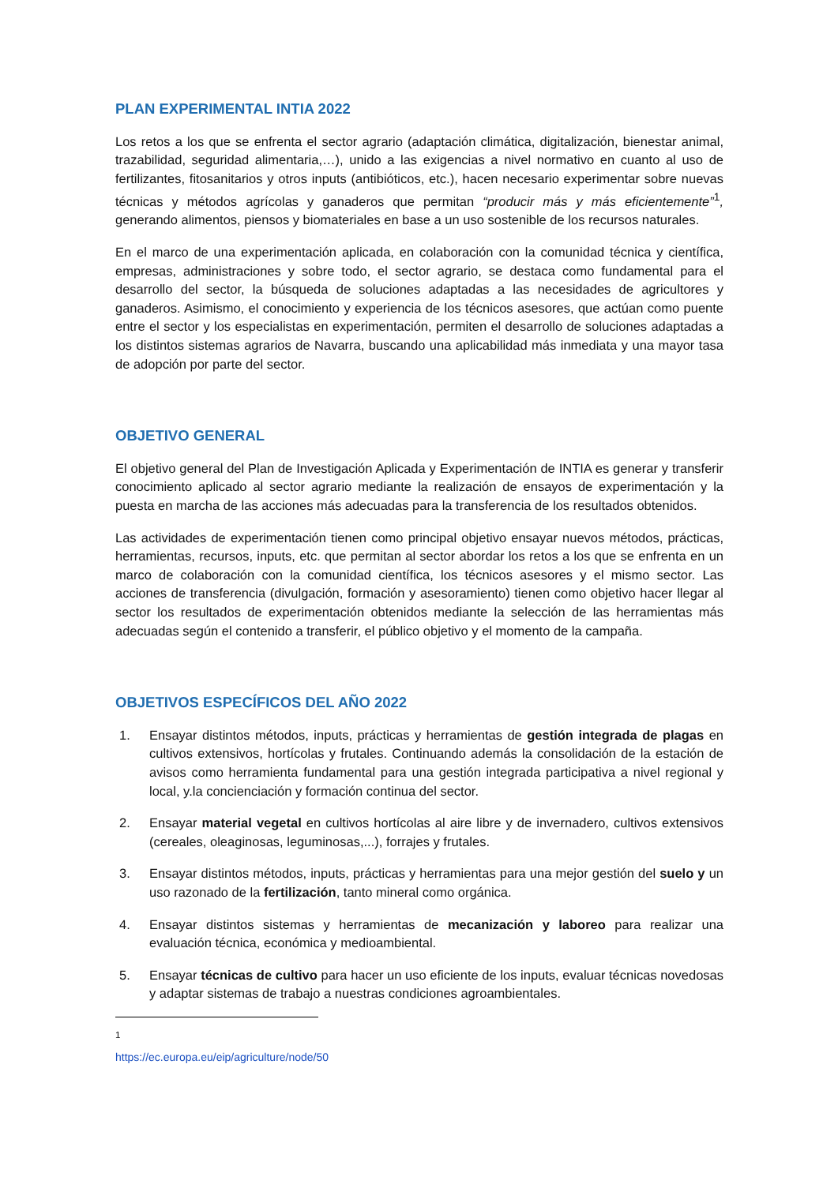PLAN EXPERIMENTAL INTIA 2022
Los retos a los que se enfrenta el sector agrario (adaptación climática, digitalización, bienestar animal, trazabilidad, seguridad alimentaria,…), unido a las exigencias a nivel normativo en cuanto al uso de fertilizantes, fitosanitarios y otros inputs (antibióticos, etc.), hacen necesario experimentar sobre nuevas técnicas y métodos agrícolas y ganaderos que permitan “producir más y más eficientemente”<sup>1</sup>, generando alimentos, piensos y biomateriales en base a un uso sostenible de los recursos naturales.
En el marco de una experimentación aplicada, en colaboración con la comunidad técnica y científica, empresas, administraciones y sobre todo, el sector agrario, se destaca como fundamental para el desarrollo del sector, la búsqueda de soluciones adaptadas a las necesidades de agricultores y ganaderos. Asimismo, el conocimiento y experiencia de los técnicos asesores, que actúan como puente entre el sector y los especialistas en experimentación, permiten el desarrollo de soluciones adaptadas a los distintos sistemas agrarios de Navarra, buscando una aplicabilidad más inmediata y una mayor tasa de adopción por parte del sector.
OBJETIVO GENERAL
El objetivo general del Plan de Investigación Aplicada y Experimentación de INTIA es generar y transferir conocimiento aplicado al sector agrario mediante la realización de ensayos de experimentación y la puesta en marcha de las acciones más adecuadas para la transferencia de los resultados obtenidos.
Las actividades de experimentación tienen como principal objetivo ensayar nuevos métodos, prácticas, herramientas, recursos, inputs, etc. que permitan al sector abordar los retos a los que se enfrenta en un marco de colaboración con la comunidad científica, los técnicos asesores y el mismo sector. Las acciones de transferencia (divulgación, formación y asesoramiento) tienen como objetivo hacer llegar al sector los resultados de experimentación obtenidos mediante la selección de las herramientas más adecuadas según el contenido a transferir, el público objetivo y el momento de la campaña.
OBJETIVOS ESPECÍFICOS DEL AÑO 2022
1. Ensayar distintos métodos, inputs, prácticas y herramientas de gestión integrada de plagas en cultivos extensivos, hortícolas y frutales. Continuando además la consolidación de la estación de avisos como herramienta fundamental para una gestión integrada participativa a nivel regional y local, y.la concienciación y formación continua del sector.
2. Ensayar material vegetal en cultivos hortícolas al aire libre y de invernadero, cultivos extensivos (cereales, oleaginosas, leguminosas,...), forrajes y frutales.
3. Ensayar distintos métodos, inputs, prácticas y herramientas para una mejor gestión del suelo y un uso razonado de la fertilización, tanto mineral como orgánica.
4. Ensayar distintos sistemas y herramientas de mecanización y laboreo para realizar una evaluación técnica, económica y medioambiental.
5. Ensayar técnicas de cultivo para hacer un uso eficiente de los inputs, evaluar técnicas novedosas y adaptar sistemas de trabajo a nuestras condiciones agroambientales.
<sup>1</sup> https://ec.europa.eu/eip/agriculture/node/50